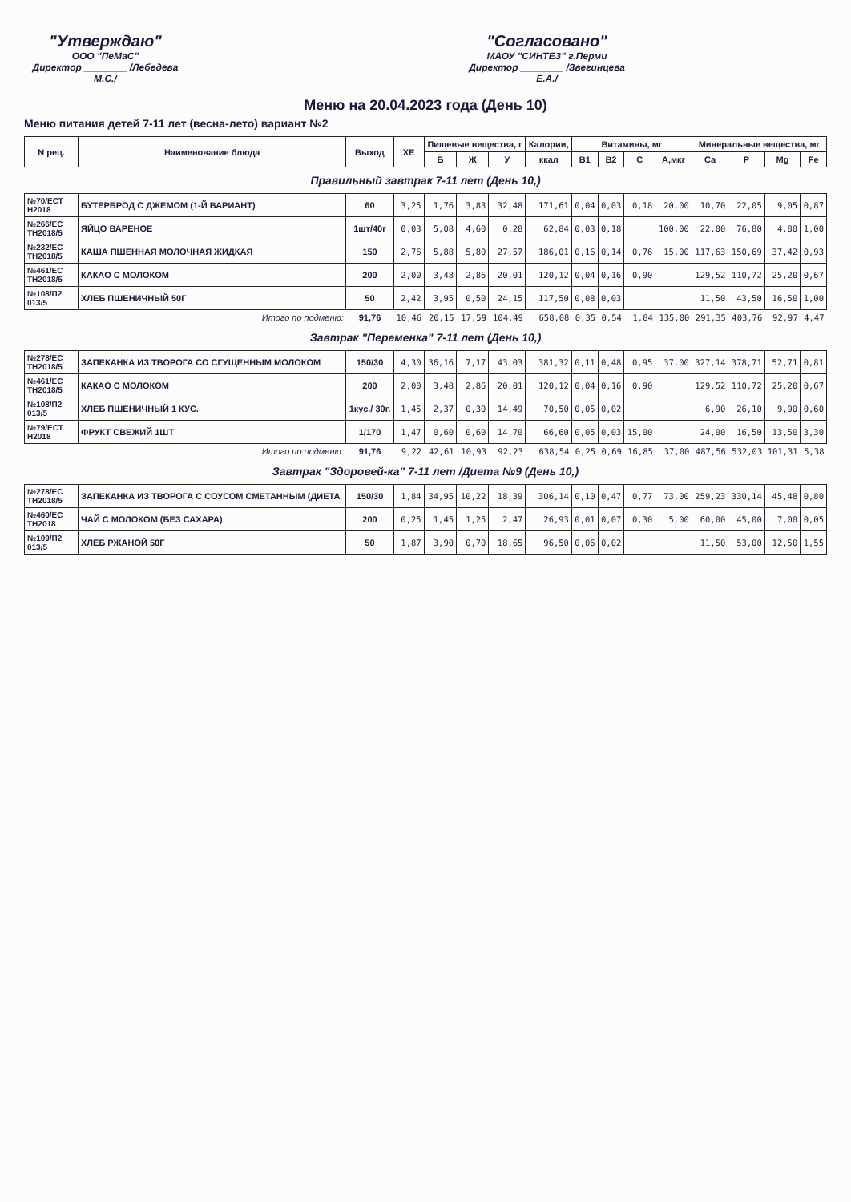"Утверждаю"
ООО "ПеМаС"
Директор ________ /Лебедева М.С./
"Согласовано"
МАОУ "СИНТЕЗ" г.Перми
Директор ________ /Звегинцева Е.А./
Меню на 20.04.2023 года (День 10)
Меню питания детей 7-11 лет (весна-лето) вариант №2
| N рец. | Наименование блюда | Выход | ХЕ | Пищевые вещества, г | | | Калории, | Витамины, мг | | | | Минеральные вещества, мг | | | |
| --- | --- | --- | --- | --- | --- | --- | --- | --- | --- | --- | --- | --- | --- | --- | --- |
| | | | | Б | Ж | У | ккал | B1 | B2 | C | A,мкг | Ca | P | Mg | Fe |
| Правильный завтрак 7-11 лет (День 10,) | | | | | | | | | | | | | | | |
| №70/ЕСТ Н2018 | БУТЕРБРОД С ДЖЕМОМ (1-Й ВАРИАНТ) | 60 | 3,25 | 1,76 | 3,83 | 32,48 | 171,61 | 0,04 | 0,03 | 0,18 | 20,00 | 10,70 | 22,05 | 9,05 | 0,87 |
| №266/ЕС ТН2018/5 | ЯЙЦО ВАРЕНОЕ | 1шт/40г | 0,03 | 5,08 | 4,60 | 0,28 | 62,84 | 0,03 | 0,18 | | 100,00 | 22,00 | 76,80 | 4,80 | 1,00 |
| №232/ЕС ТН2018/5 | КАША ПШЕННАЯ МОЛОЧНАЯ ЖИДКАЯ | 150 | 2,76 | 5,88 | 5,80 | 27,57 | 186,01 | 0,16 | 0,14 | 0,76 | 15,00 | 117,63 | 150,69 | 37,42 | 0,93 |
| №461/ЕС ТН2018/5 | КАКАО С МОЛОКОМ | 200 | 2,00 | 3,48 | 2,86 | 20,01 | 120,12 | 0,04 | 0,16 | 0,90 | | 129,52 | 110,72 | 25,20 | 0,67 |
| №108/П2 013/5 | ХЛЕБ ПШЕНИЧНЫЙ 50Г | 50 | 2,42 | 3,95 | 0,50 | 24,15 | 117,50 | 0,08 | 0,03 | | | 11,50 | 43,50 | 16,50 | 1,00 |
| Итого по подменю: | | 91,76 | 10,46 | 20,15 | 17,59 | 104,49 | 658,08 | 0,35 | 0,54 | 1,84 | 135,00 | 291,35 | 403,76 | 92,97 | 4,47 |
| Завтрак "Переменка" 7-11 лет (День 10,) | | | | | | | | | | | | | | | |
| №278/ЕС ТН2018/5 | ЗАПЕКАНКА ИЗ ТВОРОГА СО СГУЩЕННЫМ МОЛОКОМ | 150/30 | 4,30 | 36,16 | 7,17 | 43,03 | 381,32 | 0,11 | 0,48 | 0,95 | 37,00 | 327,14 | 378,71 | 52,71 | 0,81 |
| №461/ЕС ТН2018/5 | КАКАО С МОЛОКОМ | 200 | 2,00 | 3,48 | 2,86 | 20,01 | 120,12 | 0,04 | 0,16 | 0,90 | | 129,52 | 110,72 | 25,20 | 0,67 |
| №108/П2 013/5 | ХЛЕБ ПШЕНИЧНЫЙ 1 КУС. | 1кус./ 30г. | 1,45 | 2,37 | 0,30 | 14,49 | 70,50 | 0,05 | 0,02 | | | 6,90 | 26,10 | 9,90 | 0,60 |
| №79/ЕСТ Н2018 | ФРУКТ СВЕЖИЙ 1ШТ | 1/170 | 1,47 | 0,60 | 0,60 | 14,70 | 66,60 | 0,05 | 0,03 | 15,00 | | 24,00 | 16,50 | 13,50 | 3,30 |
| Итого по подменю: | | 91,76 | 9,22 | 42,61 | 10,93 | 92,23 | 638,54 | 0,25 | 0,69 | 16,85 | 37,00 | 487,56 | 532,03 | 101,31 | 5,38 |
| Завтрак "Здоровей-ка" 7-11 лет /Диета №9 (День 10,) | | | | | | | | | | | | | | | |
| №278/ЕС ТН2018/5 | ЗАПЕКАНКА ИЗ ТВОРОГА С СОУСОМ СМЕТАННЫМ (ДИЕТА | 150/30 | 1,84 | 34,95 | 10,22 | 18,39 | 306,14 | 0,10 | 0,47 | 0,77 | 73,00 | 259,23 | 330,14 | 45,48 | 0,80 |
| №460/ЕС ТН2018 | ЧАЙ С МОЛОКОМ (БЕЗ САХАРА) | 200 | 0,25 | 1,45 | 1,25 | 2,47 | 26,93 | 0,01 | 0,07 | 0,30 | 5,00 | 60,00 | 45,00 | 7,00 | 0,05 |
| №109/П2 013/5 | ХЛЕБ РЖАНОЙ 50Г | 50 | 1,87 | 3,90 | 0,70 | 18,65 | 96,50 | 0,06 | 0,02 | | | 11,50 | 53,00 | 12,50 | 1,55 |